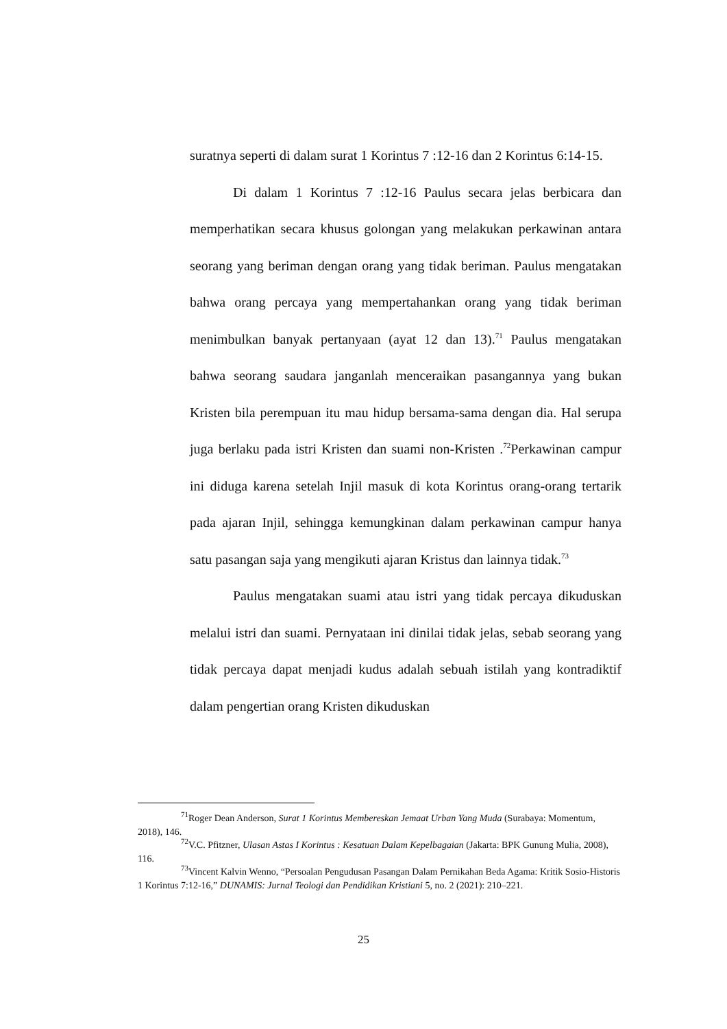suratnya seperti di dalam surat 1 Korintus 7 :12-16 dan 2 Korintus 6:14-15.
Di dalam 1 Korintus 7 :12-16 Paulus secara jelas berbicara dan memperhatikan secara khusus golongan yang melakukan perkawinan antara seorang yang beriman dengan orang yang tidak beriman. Paulus mengatakan bahwa orang percaya yang mempertahankan orang yang tidak beriman menimbulkan banyak pertanyaan (ayat 12 dan 13).<sup>71</sup> Paulus mengatakan bahwa seorang saudara janganlah menceraikan pasangannya yang bukan Kristen bila perempuan itu mau hidup bersama-sama dengan dia. Hal serupa juga berlaku pada istri Kristen dan suami non-Kristen .<sup>72</sup>Perkawinan campur ini diduga karena setelah Injil masuk di kota Korintus orang-orang tertarik pada ajaran Injil, sehingga kemungkinan dalam perkawinan campur hanya satu pasangan saja yang mengikuti ajaran Kristus dan lainnya tidak.<sup>73</sup>
Paulus mengatakan suami atau istri yang tidak percaya dikuduskan melalui istri dan suami. Pernyataan ini dinilai tidak jelas, sebab seorang yang tidak percaya dapat menjadi kudus adalah sebuah istilah yang kontradiktif dalam pengertian orang Kristen dikuduskan
<sup>71</sup> Roger Dean Anderson, Surat 1 Korintus Membereskan Jemaat Urban Yang Muda (Surabaya: Momentum, 2018), 146.
<sup>72</sup>V.C. Pfitzner, Ulasan Astas I Korintus : Kesatuan Dalam Kepelbagaian (Jakarta: BPK Gunung Mulia, 2008), 116.
<sup>73</sup> Vincent Kalvin Wenno, “Persoalan Pengudusan Pasangan Dalam Pernikahan Beda Agama: Kritik Sosio-Historis 1 Korintus 7:12-16,” DUNAMIS: Jurnal Teologi dan Pendidikan Kristiani 5, no. 2 (2021): 210–221.
25